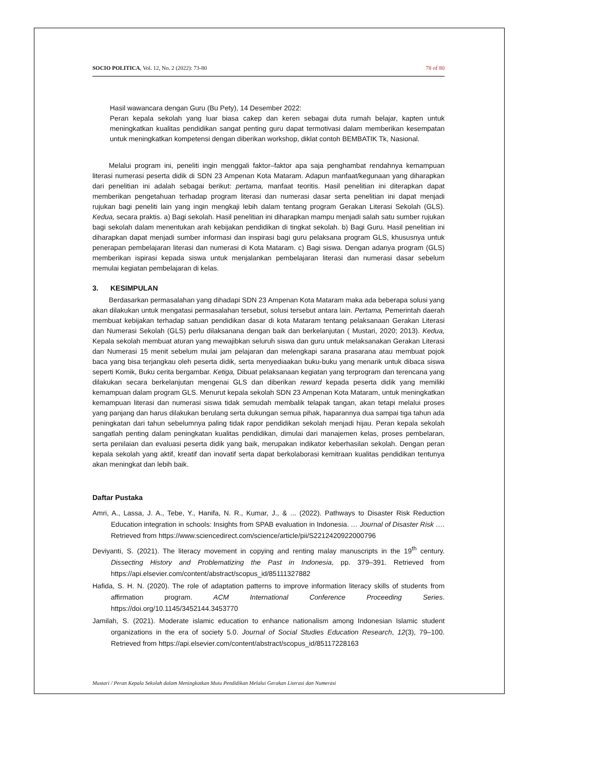SOCIO POLITICA, Vol. 12, No. 2 (2022): 73-80 78 of 80
Hasil wawancara dengan Guru (Bu Pety), 14 Desember 2022:
Peran kepala sekolah yang luar biasa cakep dan keren sebagai duta rumah belajar, kapten untuk meningkatkan kualitas pendidikan sangat penting guru dapat termotivasi dalam memberikan kesempatan untuk meningkatkan kompetensi dengan diberikan workshop, diklat contoh BEMBATIK Tk, Nasional.
Melalui program ini, peneliti ingin menggali faktor–faktor apa saja penghambat rendahnya kemampuan literasi numerasi peserta didik di SDN 23 Ampenan Kota Mataram. Adapun manfaat/kegunaan yang diharapkan dari penelitian ini adalah sebagai berikut: pertama, manfaat teoritis. Hasil penelitian ini diterapkan dapat memberikan pengetahuan terhadap program literasi dan numerasi dasar serta penelitian ini dapat menjadi rujukan bagi peneliti lain yang ingin mengkaji lebih dalam tentang program Gerakan Literasi Sekolah (GLS). Kedua, secara praktis. a) Bagi sekolah. Hasil penelitian ini diharapkan mampu menjadi salah satu sumber rujukan bagi sekolah dalam menentukan arah kebijakan pendidikan di tingkat sekolah. b) Bagi Guru. Hasil penelitian ini diharapkan dapat menjadi sumber informasi dan inspirasi bagi guru pelaksana program GLS, khususnya untuk penerapan pembelajaran literasi dan numerasi di Kota Mataram. c) Bagi siswa. Dengan adanya program (GLS) memberikan ispirasi kepada siswa untuk menjalankan pembelajaran literasi dan numerasi dasar sebelum memulai kegiatan pembelajaran di kelas.
3. KESIMPULAN
Berdasarkan permasalahan yang dihadapi SDN 23 Ampenan Kota Mataram maka ada beberapa solusi yang akan dilakukan untuk mengatasi permasalahan tersebut, solusi tersebut antara lain. Pertama, Pemerintah daerah membuat kebijakan terhadap satuan pendidikan dasar di kota Mataram tentang pelaksanaan Gerakan Literasi dan Numerasi Sekolah (GLS) perlu dilaksanana dengan baik dan berkelanjutan ( Mustari, 2020; 2013). Kedua, Kepala sekolah membuat aturan yang mewajibkan seluruh siswa dan guru untuk melaksanakan Gerakan Literasi dan Numerasi 15 menit sebelum mulai jam pelajaran dan melengkapi sarana prasarana atau membuat pojok baca yang bisa terjangkau oleh peserta didik, serta menyediaakan buku-buku yang menarik untuk dibaca siswa seperti Komik, Buku cerita bergambar. Ketiga, Dibuat pelaksanaan kegiatan yang terprogram dan terencana yang dilakukan secara berkelanjutan mengenai GLS dan diberikan reward kepada peserta didik yang memiliki kemampuan dalam program GLS. Menurut kepala sekolah SDN 23 Ampenan Kota Mataram, untuk meningkatkan kemampuan literasi dan numerasi siswa tidak semudah membalik telapak tangan, akan tetapi melalui proses yang panjang dan harus dilakukan berulang serta dukungan semua pihak, haparannya dua sampai tiga tahun ada peningkatan dari tahun sebelumnya paling tidak rapor pendidikan sekolah menjadi hijau. Peran kepala sekolah sangatlah penting dalam peningkatan kualitas pendidikan, dimulai dari manajemen kelas, proses pembelaran, serta penilaian dan evaluasi peserta didik yang baik, merupakan indikator keberhasilan sekolah. Dengan peran kepala sekolah yang aktif, kreatif dan inovatif serta dapat berkolaborasi kemitraan kualitas pendidikan tentunya akan meningkat dan lebih baik.
Daftar Pustaka
Amri, A., Lassa, J. A., Tebe, Y., Hanifa, N. R., Kumar, J., & ... (2022). Pathways to Disaster Risk Reduction Education integration in schools: Insights from SPAB evaluation in Indonesia. … Journal of Disaster Risk …. Retrieved from https://www.sciencedirect.com/science/article/pii/S2212420922000796
Deviyanti, S. (2021). The literacy movement in copying and renting malay manuscripts in the 19<sup>th</sup> century. Dissecting History and Problematizing the Past in Indonesia, pp. 379–391. Retrieved from https://api.elsevier.com/content/abstract/scopus_id/85111327882
Hafida, S. H. N. (2020). The role of adaptation patterns to improve information literacy skills of students from affirmation program. ACM International Conference Proceeding Series. https://doi.org/10.1145/3452144.3453770
Jamilah, S. (2021). Moderate islamic education to enhance nationalism among Indonesian Islamic student organizations in the era of society 5.0. Journal of Social Studies Education Research, 12(3), 79–100. Retrieved from https://api.elsevier.com/content/abstract/scopus_id/85117228163
Mustari / Peran Kepala Sekolah dalam Meningkatkan Mutu Pendidikan Melalui Gerakan Literasi dan Numerasi